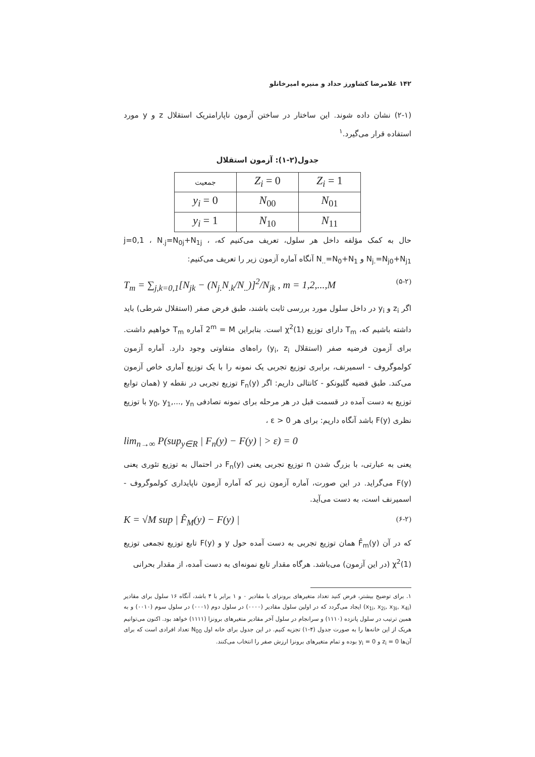۱۴۲ غلامرضا کشاورز حداد و منیره امیرخانلو
(۲-۱) نشان داده شوند. این ساختار در ساختن آزمون ناپارامتریک استقلال z و y مورد استفاده قرار می‌گیرد.<sup>۱</sup>
جدول(۲-۱): آزمون استقلال
| جمعیت | Z<sub>i</sub> = 0 | Z<sub>i</sub> = 1 |
| y<sub>i</sub> = 0 | N<sub>00</sub> | N<sub>01</sub> |
| y<sub>i</sub> = 1 | N<sub>10</sub> | N<sub>11</sub> |
حال به کمک مؤلفه داخل هر سلول، تعریف می‌کنیم که، j=0,1 ، N<sub>.j</sub>=N<sub>0j</sub>+N<sub>1j</sub> ، N<sub>j.</sub>=N<sub>j0</sub>+N<sub>j1</sub> و N<sub>..</sub>=N<sub>0</sub>+N<sub>1</sub> آنگاه آماره آزمون زیر را تعریف می‌کنیم:
T<sub>m</sub> = ∑<sub>j,k=0,1</sub>[N<sub>jk</sub> − (N<sub>j.</sub>N<sub>.k</sub>/N<sub>..</sub>)]<sup>2</sup>/N<sub>jk</sub> , m = 1,2,...,M (۵-۲)
اگر z<sub>i</sub> و y<sub>i</sub> در داخل سلول مورد بررسی ثابت باشند، طبق فرض صفر (استقلال شرطی) باید داشته باشیم که، T<sub>m</sub> دارای توزیع χ<sup>2</sup>(1) است. بنابراین 2<sup>m</sup> = M آماره T<sub>m</sub> خواهیم داشت. برای آزمون فرضیه صفر (استقلال y<sub>i</sub>, z<sub>i</sub>) راه‌های متفاوتی وجود دارد. آماره آزمون کولموگروف - اسمیرنف، برابری توزیع تجربی یک نمونه را با یک توزیع آماری خاص آزمون می‌کند. طبق قضیه گلیونکو - کانتالی داریم: اگر F<sub>n</sub>(y) توزیع تجربی در نقطه y (همان توابع توزیع به دست آمده در قسمت قبل در هر مرحله برای نمونه تصادفی y<sub>0</sub>, y<sub>1</sub>,..., y<sub>n</sub> با توزیع نظری F(y) باشد آنگاه داریم: برای هر ε > 0 ،
lim<sub>n→∞</sub> P(sup<sub>y∈R</sub> | F<sub>n</sub>(y) − F(y) | > ε) = 0
یعنی به عبارتی، با بزرگ شدن n توزیع تجربی یعنی F<sub>n</sub>(y) در احتمال به توزیع تئوری یعنی F(y) می‌گراید. در این صورت، آماره آزمون زیر که آماره آزمون ناپایداری کولموگروف - اسمیرنف است، به دست می‌آید.
K = √M sup | F̂<sub>M</sub>(y) − F(y) | (۶-۲)
که در آن F̂<sub>m</sub>(y) همان توزیع تجربی به دست آمده حول y و F(y) تابع توزیع تجمعی توزیع χ<sup>2</sup>(1) (در این آزمون) می‌باشد. هرگاه مقدار تابع نمونه‌ای به دست آمده، از مقدار بحرانی
۱. برای توضیح بیشتر، فرض کنید تعداد متغیرهای برونزای با مقادیر ۰ و ۱ برابر با ۴ باشد، آنگاه ۱۶ سلول برای مقادیر (x<sub>1i</sub>, x<sub>2i</sub>, x<sub>3i</sub>, x<sub>4i</sub>) ایجاد می‌گردد که در اولین سلول مقادیر (۰۰۰۰) در سلول دوم (۰۰۰۱) در سلول سوم (۰۰۱۰) و به همین ترتیب در سلول پانزده (۱۱۱۰) و سرانجام در سلول آخر مقادیر متغیرهای برونزا (۱۱۱۱) خواهد بود. اکنون می‌توانیم هریک از این خانه‌ها را به صورت جدول (۴-۱) تجزیه کنیم. در این جدول برای خانه اول N<sub>00</sub> تعداد افرادی است که برای آن‌ها z<sub>i</sub> = 0 و y<sub>i</sub> = 0 بوده و تمام متغیرهای برونزا ارزش صفر را انتخاب می‌کنند.